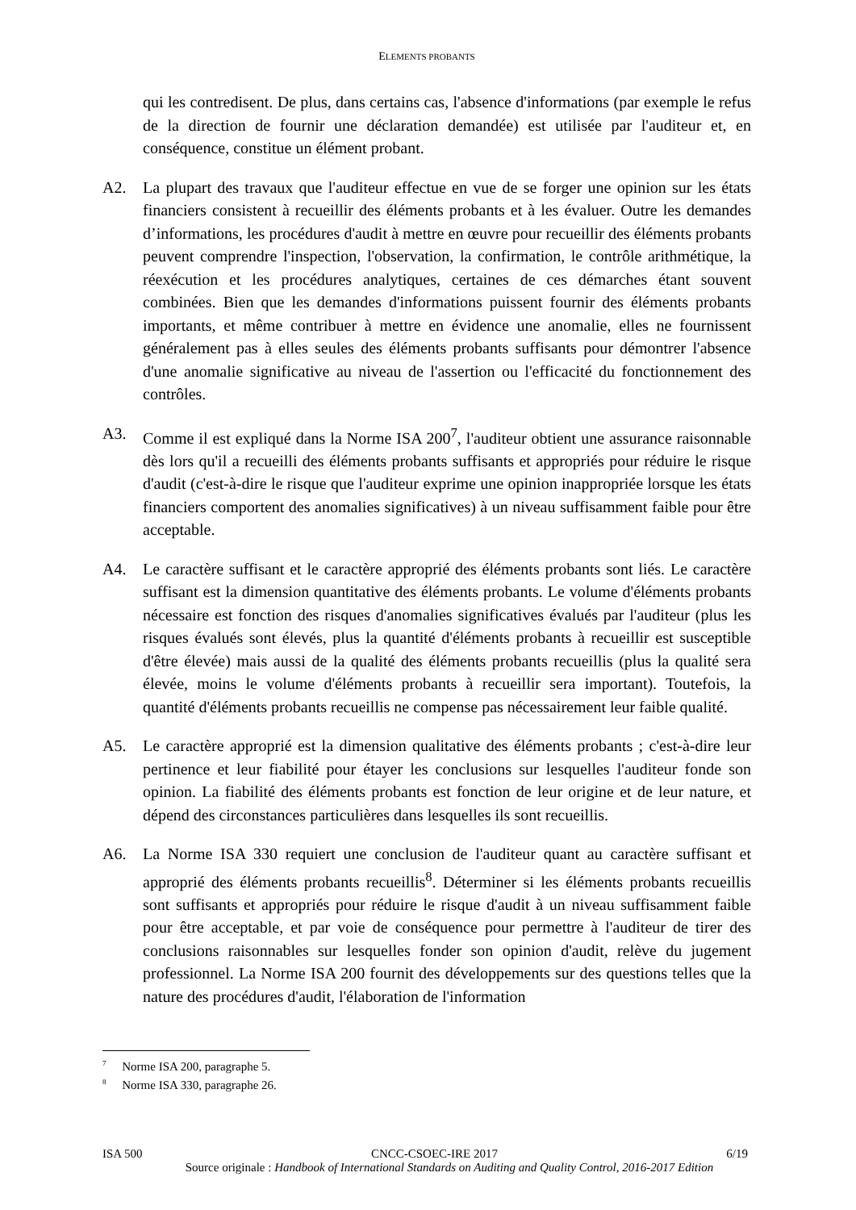ELEMENTS PROBANTS
qui les contredisent. De plus, dans certains cas, l'absence d'informations (par exemple le refus de la direction de fournir une déclaration demandée) est utilisée par l'auditeur et, en conséquence, constitue un élément probant.
A2. La plupart des travaux que l'auditeur effectue en vue de se forger une opinion sur les états financiers consistent à recueillir des éléments probants et à les évaluer. Outre les demandes d’informations, les procédures d'audit à mettre en œuvre pour recueillir des éléments probants peuvent comprendre l'inspection, l'observation, la confirmation, le contrôle arithmétique, la réexécution et les procédures analytiques, certaines de ces démarches étant souvent combinées. Bien que les demandes d'informations puissent fournir des éléments probants importants, et même contribuer à mettre en évidence une anomalie, elles ne fournissent généralement pas à elles seules des éléments probants suffisants pour démontrer l'absence d'une anomalie significative au niveau de l'assertion ou l'efficacité du fonctionnement des contrôles.
A3. Comme il est expliqué dans la Norme ISA 200<sup>7</sup>, l'auditeur obtient une assurance raisonnable dès lors qu'il a recueilli des éléments probants suffisants et appropriés pour réduire le risque d'audit (c'est-à-dire le risque que l'auditeur exprime une opinion inappropriée lorsque les états financiers comportent des anomalies significatives) à un niveau suffisamment faible pour être acceptable.
A4. Le caractère suffisant et le caractère approprié des éléments probants sont liés. Le caractère suffisant est la dimension quantitative des éléments probants. Le volume d'éléments probants nécessaire est fonction des risques d'anomalies significatives évalués par l'auditeur (plus les risques évalués sont élevés, plus la quantité d'éléments probants à recueillir est susceptible d'être élevée) mais aussi de la qualité des éléments probants recueillis (plus la qualité sera élevée, moins le volume d'éléments probants à recueillir sera important). Toutefois, la quantité d'éléments probants recueillis ne compense pas nécessairement leur faible qualité.
A5. Le caractère approprié est la dimension qualitative des éléments probants ; c'est-à-dire leur pertinence et leur fiabilité pour étayer les conclusions sur lesquelles l'auditeur fonde son opinion. La fiabilité des éléments probants est fonction de leur origine et de leur nature, et dépend des circonstances particulières dans lesquelles ils sont recueillis.
A6. La Norme ISA 330 requiert une conclusion de l'auditeur quant au caractère suffisant et approprié des éléments probants recueillis<sup>8</sup>. Déterminer si les éléments probants recueillis sont suffisants et appropriés pour réduire le risque d'audit à un niveau suffisamment faible pour être acceptable, et par voie de conséquence pour permettre à l'auditeur de tirer des conclusions raisonnables sur lesquelles fonder son opinion d'audit, relève du jugement professionnel. La Norme ISA 200 fournit des développements sur des questions telles que la nature des procédures d'audit, l'élaboration de l'information
<sup>7</sup> Norme ISA 200, paragraphe 5.
<sup>8</sup> Norme ISA 330, paragraphe 26.
ISA 500 CNCC-CSOEC-IRE 2017 6/19
Source originale : Handbook of International Standards on Auditing and Quality Control, 2016-2017 Edition